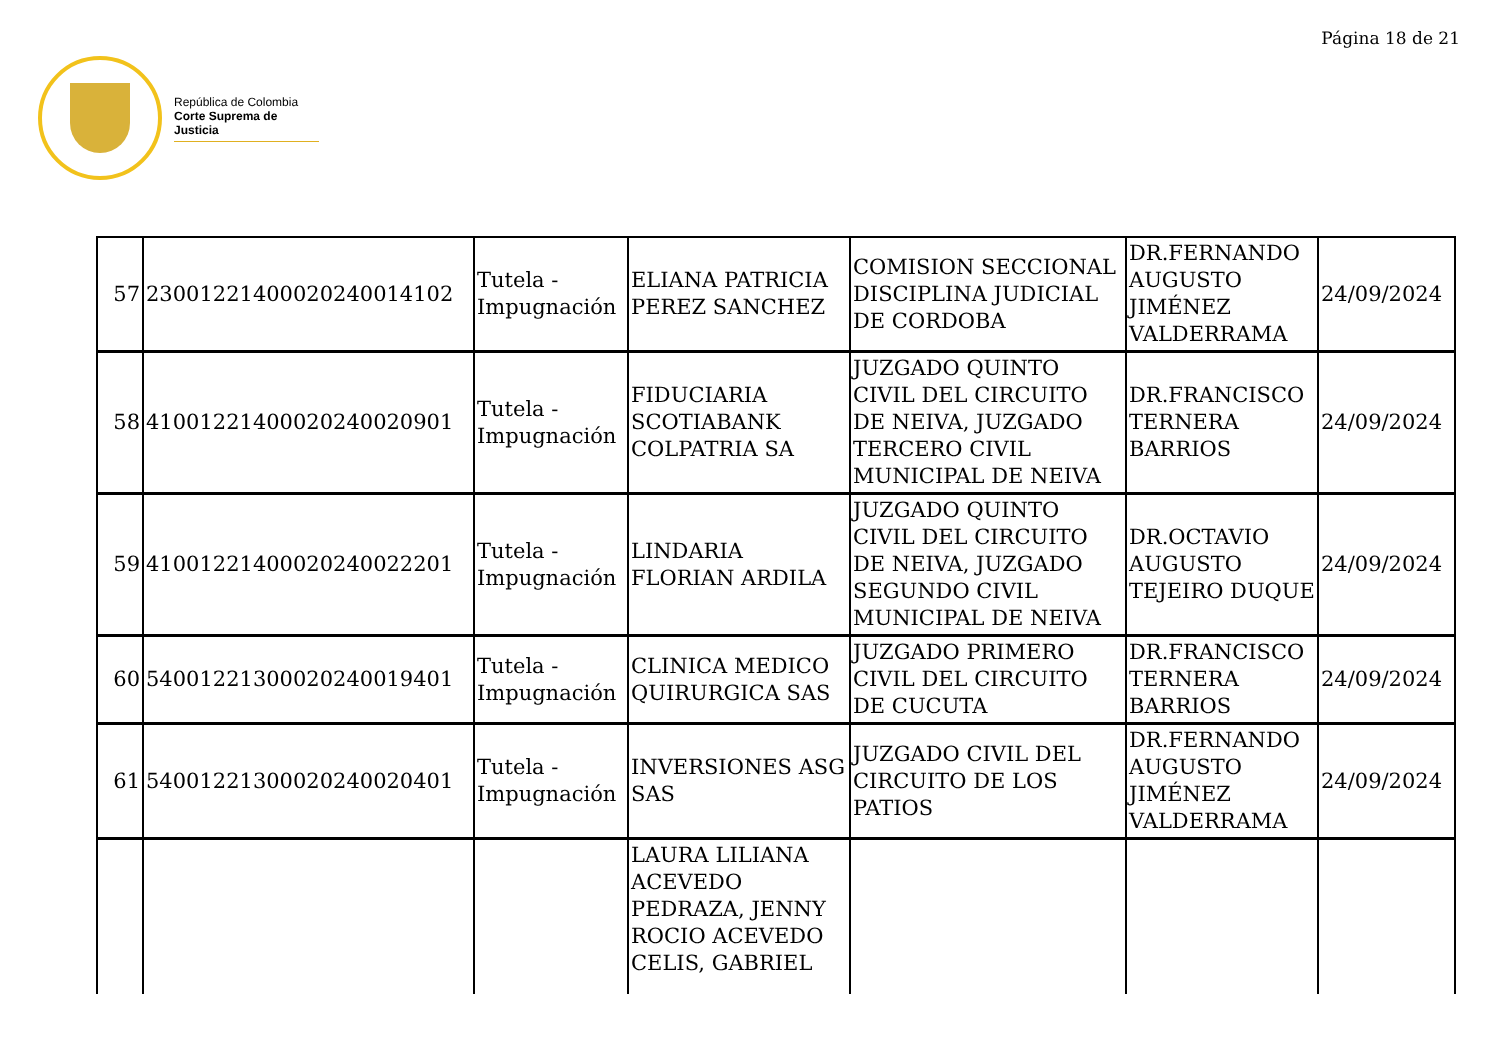Página 18 de 21
República de Colombia
Corte Suprema de Justicia
| 57 | 2300122140002024001410​2 | Tutela - Impugnación | ELIANA PATRICIA PEREZ SANCHEZ | COMISION SECCIONAL DISCIPLINA JUDICIAL DE CORDOBA | DR.FERNANDO AUGUSTO JIMÉNEZ VALDERRAMA | 24/09/2024 |
| 58 | 410012214000202400209​01 | Tutela - Impugnación | FIDUCIARIA SCOTIABANK COLPATRIA SA | JUZGADO QUINTO CIVIL DEL CIRCUITO DE NEIVA, JUZGADO TERCERO CIVIL MUNICIPAL DE NEIVA | DR.FRANCISCO TERNERA BARRIOS | 24/09/2024 |
| 59 | 41001221400020240022201 | Tutela - Impugnación | LINDARIA FLORIAN ARDILA | JUZGADO QUINTO CIVIL DEL CIRCUITO DE NEIVA, JUZGADO SEGUNDO CIVIL MUNICIPAL DE NEIVA | DR.OCTAVIO AUGUSTO TEJEIRO DUQUE | 24/09/2024 |
| 60 | 54001221300020240019401 | Tutela - Impugnación | CLINICA MEDICO QUIRURGICA SAS | JUZGADO PRIMERO CIVIL DEL CIRCUITO DE CUCUTA | DR.FRANCISCO TERNERA BARRIOS | 24/09/2024 |
| 61 | 54001221300020240020401 | Tutela - Impugnación | INVERSIONES ASG SAS | JUZGADO CIVIL DEL CIRCUITO DE LOS PATIOS | DR.FERNANDO AUGUSTO JIMÉNEZ VALDERRAMA | 24/09/2024 |
| | | | LAURA LILIANA ACEVEDO PEDRAZA, JENNY ROCIO ACEVEDO CELIS, GABRIEL | | | |